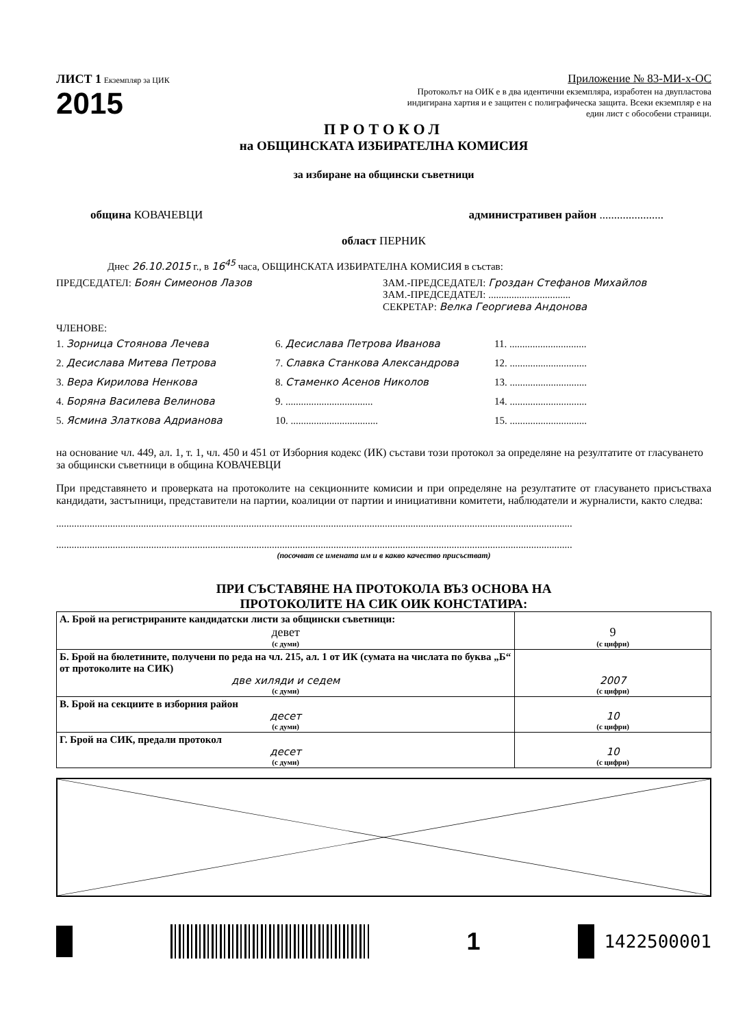ЛИСТ 1 Екземпляр за ЦИК
Приложение № 83-МИ-х-ОС
2015
Протоколът на ОИК е в два идентични екземпляра, изработен на двупластова индигирана хартия и е защитен с полиграфическа защита. Всеки екземпляр е на един лист с обособени страници.
ПРОТОКОЛ
на ОБЩИНСКАТА ИЗБИРАТЕЛНА КОМИСИЯ
за избиране на общински съветници
община КОВАЧЕВЦИ административен район ......................
област ПЕРНИК
Днес 26.10.2015 г., в 16<sup>45</sup> часа, ОБЩИНСКАТА ИЗБИРАТЕЛНА КОМИСИЯ в състав:
ПРЕДСЕДАТЕЛ: Боян Симеонов Лазов
ЗАМ.-ПРЕДСЕДАТЕЛ: Гроздан Стефанов Михайлов
ЗАМ.-ПРЕДСЕДАТЕЛ: ................................
СЕКРЕТАР: Велка Георгиева Андонова
ЧЛЕНОВЕ:
1. Зорница Стоянова Лечева
2. Десислава Митева Петрова
3. Вера Кирилова Ненкова
4. Боряна Василева Велинова
5. Ясмина Златкова Адрианова
6. Десислава Петрова Иванова
7. Славка Станкова Александрова
8. Стаменко Асенов Николов
9. ..................................
10. ..................................
11. ..............................
12. ..............................
13. ..............................
14. ..............................
15. ..............................
на основание чл. 449, ал. 1, т. 1, чл. 450 и 451 от Изборния кодекс (ИК) състави този протокол за определяне на резултатите от гласуването за общински съветници в община КОВАЧЕВЦИ
При представянето и проверката на протоколите на секционните комисии и при определяне на резултатите от гласуването присъстваха кандидати, застъпници, представители на партии, коалиции от партии и инициативни комитети, наблюдатели и журналисти, както следва:
.........................................................................................................................................................................................................
.........................................................................................................................................................................................................
(посочват се имената им и в какво качество присъстват)
ПРИ СЪСТАВЯНЕ НА ПРОТОКОЛА ВЪЗ ОСНОВА НА
ПРОТОКОЛИТЕ НА СИК ОИК КОНСТАТИРА:
| А. Брой на регистрираните кандидатски листи за общински съветници: девет (с думи) | 9 (с цифри) |
| Б. Брой на бюлетините, получени по реда на чл. 215, ал. 1 от ИК (сумата на числата по буква „Б“ от протоколите на СИК) две хиляди и седем (с думи) | 2007 (с цифри) |
| В. Брой на секциите в изборния район десет (с думи) | 10 (с цифри) |
| Г. Брой на СИК, предали протокол десет (с думи) | 10 (с цифри) |
1
1422500001